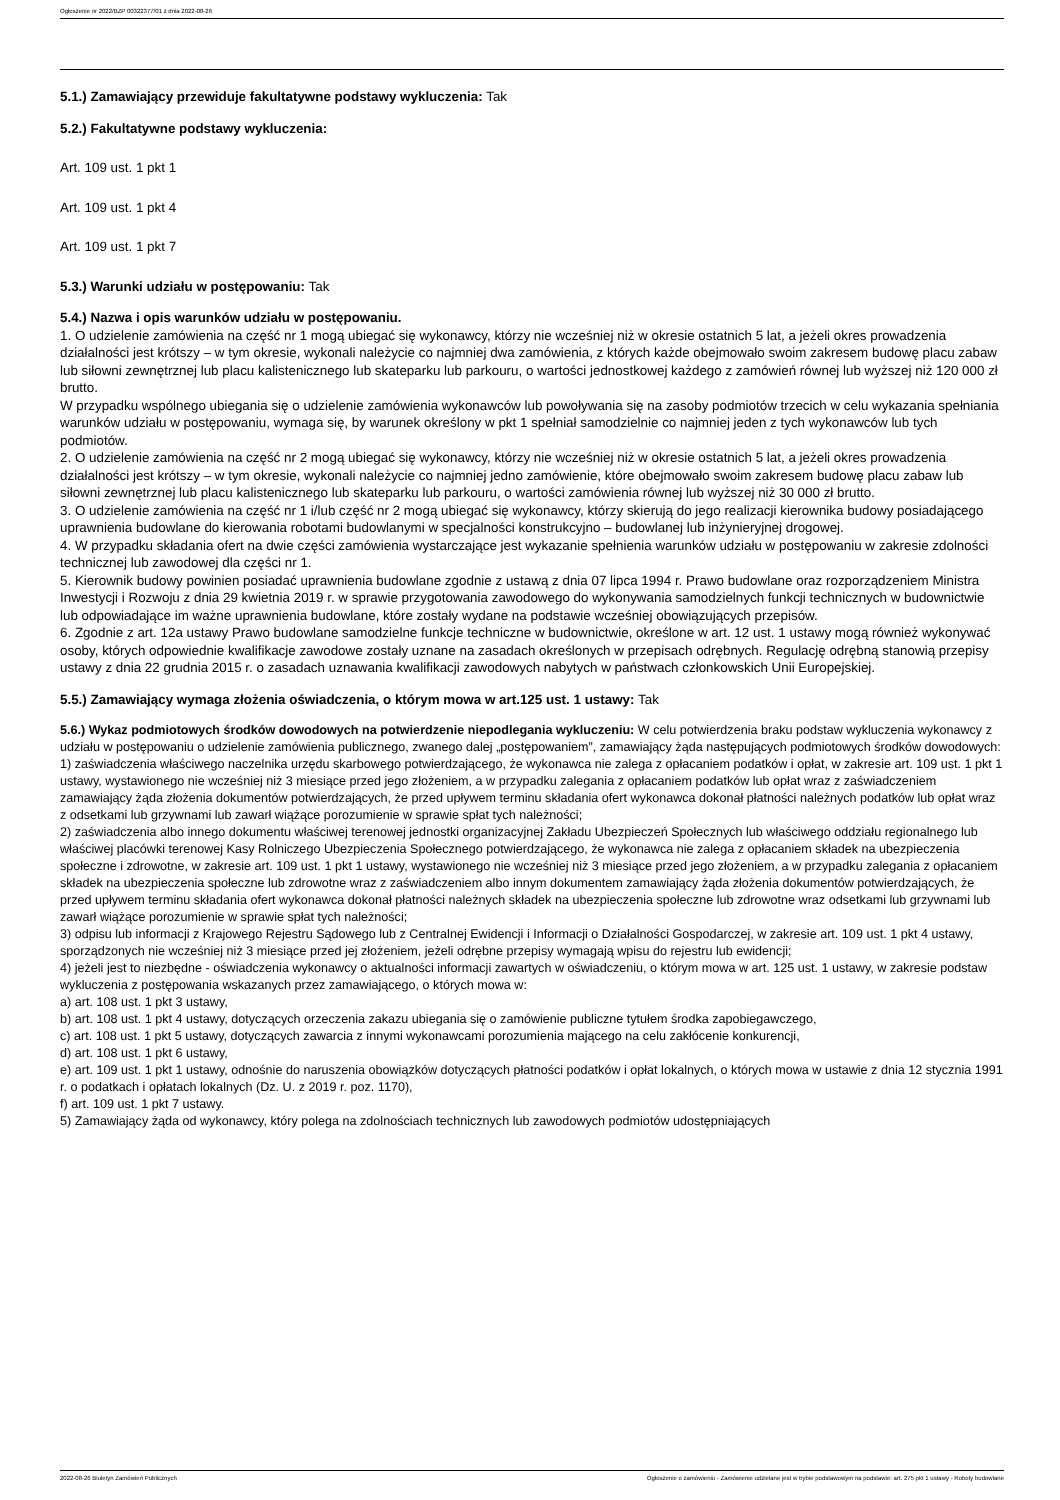Ogłoszenie nr 2022/BZP 00322377/01 z dnia 2022-08-26
5.1.) Zamawiający przewiduje fakultatywne podstawy wykluczenia: Tak
5.2.) Fakultatywne podstawy wykluczenia:
Art. 109 ust. 1 pkt 1
Art. 109 ust. 1 pkt 4
Art. 109 ust. 1 pkt 7
5.3.) Warunki udziału w postępowaniu: Tak
5.4.) Nazwa i opis warunków udziału w postępowaniu.
1. O udzielenie zamówienia na część nr 1 mogą ubiegać się wykonawcy, którzy nie wcześniej niż w okresie ostatnich 5 lat, a jeżeli okres prowadzenia działalności jest krótszy – w tym okresie, wykonali należycie co najmniej dwa zamówienia, z których każde obejmowało swoim zakresem budowę placu zabaw lub siłowni zewnętrznej lub placu kalistenicznego lub skateparku lub parkouru, o wartości jednostkowej każdego z zamówień równej lub wyższej niż 120 000 zł brutto.
W przypadku wspólnego ubiegania się o udzielenie zamówienia wykonawców lub powoływania się na zasoby podmiotów trzecich w celu wykazania spełniania warunków udziału w postępowaniu, wymaga się, by warunek określony w pkt 1 spełniał samodzielnie co najmniej jeden z tych wykonawców lub tych podmiotów.
2. O udzielenie zamówienia na część nr 2 mogą ubiegać się wykonawcy, którzy nie wcześniej niż w okresie ostatnich 5 lat, a jeżeli okres prowadzenia działalności jest krótszy – w tym okresie, wykonali należycie co najmniej jedno zamówienie, które obejmowało swoim zakresem budowę placu zabaw lub siłowni zewnętrznej lub placu kalistenicznego lub skateparku lub parkouru, o wartości zamówienia równej lub wyższej niż 30 000 zł brutto.
3. O udzielenie zamówienia na część nr 1 i/lub część nr 2 mogą ubiegać się wykonawcy, którzy skierują do jego realizacji kierownika budowy posiadającego uprawnienia budowlane do kierowania robotami budowlanymi w specjalności konstrukcyjno – budowlanej lub inżynieryjnej drogowej.
4. W przypadku składania ofert na dwie części zamówienia wystarczające jest wykazanie spełnienia warunków udziału w postępowaniu w zakresie zdolności technicznej lub zawodowej dla części nr 1.
5. Kierownik budowy powinien posiadać uprawnienia budowlane zgodnie z ustawą z dnia 07 lipca 1994 r. Prawo budowlane oraz rozporządzeniem Ministra Inwestycji i Rozwoju z dnia 29 kwietnia 2019 r. w sprawie przygotowania zawodowego do wykonywania samodzielnych funkcji technicznych w budownictwie lub odpowiadające im ważne uprawnienia budowlane, które zostały wydane na podstawie wcześniej obowiązujących przepisów.
6. Zgodnie z art. 12a ustawy Prawo budowlane samodzielne funkcje techniczne w budownictwie, określone w art. 12 ust. 1 ustawy mogą również wykonywać osoby, których odpowiednie kwalifikacje zawodowe zostały uznane na zasadach określonych w przepisach odrębnych. Regulację odrębną stanowią przepisy ustawy z dnia 22 grudnia 2015 r. o zasadach uznawania kwalifikacji zawodowych nabytych w państwach członkowskich Unii Europejskiej.
5.5.) Zamawiający wymaga złożenia oświadczenia, o którym mowa w art.125 ust. 1 ustawy: Tak
5.6.) Wykaz podmiotowych środków dowodowych na potwierdzenie niepodlegania wykluczeniu: W celu potwierdzenia braku podstaw wykluczenia wykonawcy z udziału w postępowaniu o udzielenie zamówienia publicznego, zwanego dalej „postępowaniem”, zamawiający żąda następujących podmiotowych środków dowodowych:
1) zaświadczenia właściwego naczelnika urzędu skarbowego potwierdzającego, że wykonawca nie zalega z opłacaniem podatków i opłat, w zakresie art. 109 ust. 1 pkt 1 ustawy, wystawionego nie wcześniej niż 3 miesiące przed jego złożeniem, a w przypadku zalegania z opłacaniem podatków lub opłat wraz z zaświadczeniem zamawiający żąda złożenia dokumentów potwierdzających, że przed upływem terminu składania ofert wykonawca dokonał płatności należnych podatków lub opłat wraz z odsetkami lub grzywnami lub zawarł wiążące porozumienie w sprawie spłat tych należności;
2) zaświadczenia albo innego dokumentu właściwej terenowej jednostki organizacyjnej Zakładu Ubezpieczeń Społecznych lub właściwego oddziału regionalnego lub właściwej placówki terenowej Kasy Rolniczego Ubezpieczenia Społecznego potwierdzającego, że wykonawca nie zalega z opłacaniem składek na ubezpieczenia społeczne i zdrowotne, w zakresie art. 109 ust. 1 pkt 1 ustawy, wystawionego nie wcześniej niż 3 miesiące przed jego złożeniem, a w przypadku zalegania z opłacaniem składek na ubezpieczenia społeczne lub zdrowotne wraz z zaświadczeniem albo innym dokumentem zamawiający żąda złożenia dokumentów potwierdzających, że przed upływem terminu składania ofert wykonawca dokonał płatności należnych składek na ubezpieczenia społeczne lub zdrowotne wraz odsetkami lub grzywnami lub zawarł wiążące porozumienie w sprawie spłat tych należności;
3) odpisu lub informacji z Krajowego Rejestru Sądowego lub z Centralnej Ewidencji i Informacji o Działalności Gospodarczej, w zakresie art. 109 ust. 1 pkt 4 ustawy, sporządzonych nie wcześniej niż 3 miesiące przed jej złożeniem, jeżeli odrębne przepisy wymagają wpisu do rejestru lub ewidencji;
4) jeżeli jest to niezbędne - oświadczenia wykonawcy o aktualności informacji zawartych w oświadczeniu, o którym mowa w art. 125 ust. 1 ustawy, w zakresie podstaw wykluczenia z postępowania wskazanych przez zamawiającego, o których mowa w:
a) art. 108 ust. 1 pkt 3 ustawy,
b) art. 108 ust. 1 pkt 4 ustawy, dotyczących orzeczenia zakazu ubiegania się o zamówienie publiczne tytułem środka zapobiegawczego,
c) art. 108 ust. 1 pkt 5 ustawy, dotyczących zawarcia z innymi wykonawcami porozumienia mającego na celu zakłócenie konkurencji,
d) art. 108 ust. 1 pkt 6 ustawy,
e) art. 109 ust. 1 pkt 1 ustawy, odnośnie do naruszenia obowiązków dotyczących płatności podatków i opłat lokalnych, o których mowa w ustawie z dnia 12 stycznia 1991 r. o podatkach i opłatach lokalnych (Dz. U. z 2019 r. poz. 1170),
f) art. 109 ust. 1 pkt 7 ustawy.
5) Zamawiający żąda od wykonawcy, który polega na zdolnościach technicznych lub zawodowych podmiotów udostępniających
2022-08-26 Biuletyn Zamówień Publicznych Ogłoszenie o zamówieniu - Zamówienie udzielane jest w trybie podstawowym na podstawie: art. 275 pkt 1 ustawy - Roboty budowlane